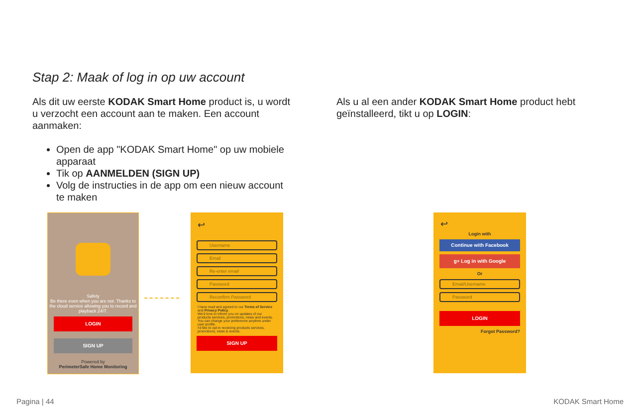Stap 2: Maak of log in op uw account
Als dit uw eerste KODAK Smart Home product is, u wordt u verzocht een account aan te maken. Een account aanmaken:
Open de app "KODAK Smart Home" op uw mobiele apparaat
Tik op AANMELDEN (SIGN UP)
Volg de instructies in de app om een nieuw account te maken
Als u al een ander KODAK Smart Home product hebt geïnstalleerd, tikt u op LOGIN:
Safety
Be there even when you are not. Thanks to the cloud service allowing you to record and playback 24/7.
LOGIN
SIGN UP
Powered by
PerimeterSafe Home Monitoring
↩
Username
Email
Re-enter email
Password
Reconfirm Password
I have read and agreed to our Terms of Service and Privacy Policy.
We'd love to inform you on updates of our products services, promotions, news and events. You can change your preference anytime under user profile.
I'd like to opt in receiving products services, promotions, news & events.
SIGN UP
↩
Login with
Continue with Facebook
g+ Log in with Google
Or
Email/Username
Password
LOGIN
Forgot Password?
Pagina | 44 KODAK Smart Home